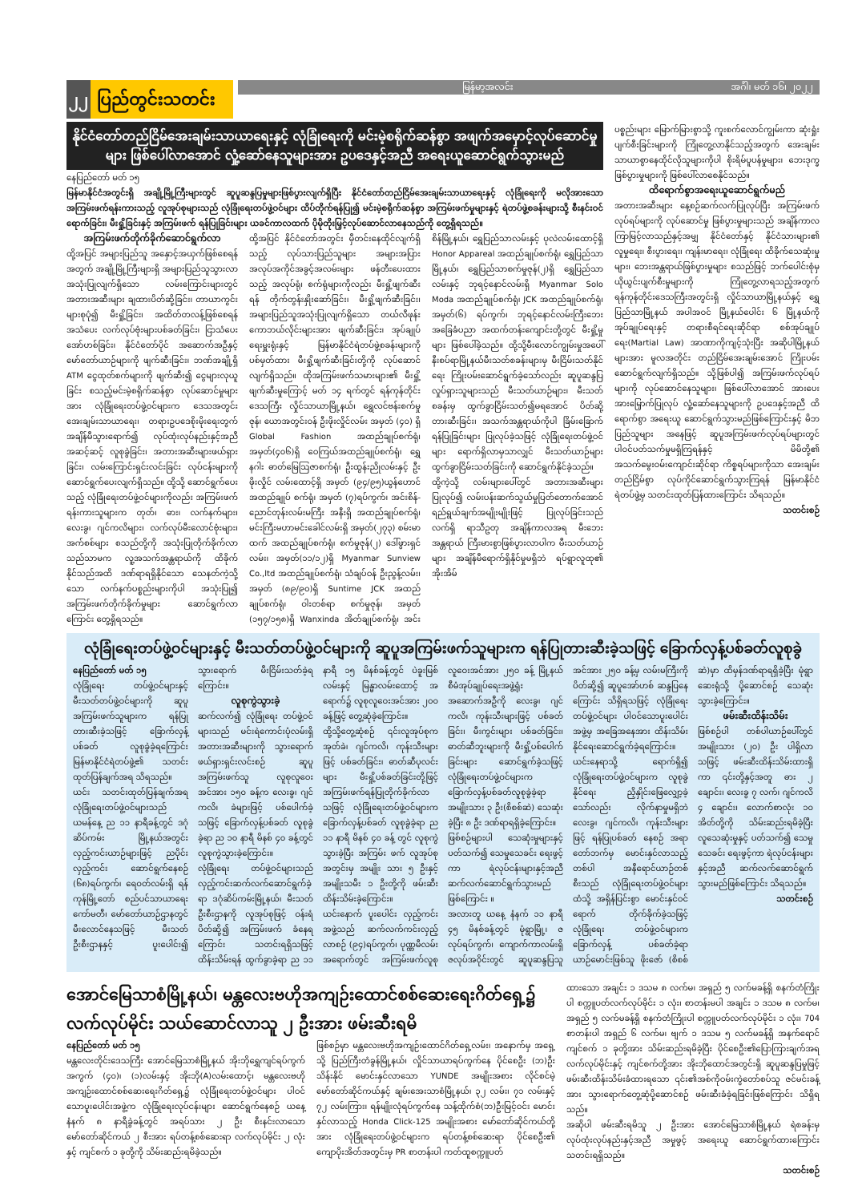၂၂ ပြည်တွင်းသတင်း
မြန်မာ့အလင်း အင်္ဂါ၊ မတ် ၁၆၊ ၂၀၂၂
နိုင်ငံတော်တည်ငြိမ်အေးချမ်းသာယာရေးနှင့် လုံခြုံရေးကို မင်းမဲ့စရိုက်ဆန်စွာ အဖျက်အမှောင့်လုပ်ဆောင်မှုများ ဖြစ်ပေါ်လာအောင် လှုံ့ဆော်နေသူများအား ဥပဒေနှင့်အညီ အရေးယူဆောင်ရွက်သွားမည်
နေပြည်တော် မတ် ၁၅
မြန်မာနိုင်ငံအတွင်းရှိ အချို့မြို့ကြီးများတွင် ဆူပူဆန္ဒပြမှုများဖြစ်ပွားလျက်ရှိပြီး နိုင်ငံတော်တည်ငြိမ်အေးချမ်းသာယာရေးနှင့် လုံခြုံရေးကို မလိုအားသော အကြမ်းဖက်ရန်းကားသည့် လူအုပ်စုများသည် လုံခြုံရေးတပ်ဖွဲ့ဝင်များ ထိပ်တိုက်ရန်ပြု၍ မင်းမဲ့စရိုက်ဆန်စွာ အကြမ်းဖက်မှုများနှင့် ရဲတပ်ဖွဲ့စခန်းများသို့ စီးနင်းဝင်ရောက်ခြင်း၊ မီးရှို့ခြင်းနှင့် အကြမ်းဖက် ရန်ပြုခြင်းများ ယခင်ကာလထက် ပိုမိုတိုးမြှင့်လုပ်ဆောင်လာနေသည်ကို တွေ့ရှိရသည်။
အကြမ်းဖက်တိုက်ခိုက်ဆောင်ရွက်လာ
ထို့အပြင် အများပြည်သူ အနှောင့်အယှက်ဖြစ်စေရန်အတွက် အချို့မြို့ကြီးများရှိ အများပြည်သူသွားလာအသုံးပြုလျက်ရှိသော လမ်းကြောင်းများတွင် အတားအဆီးများ ချထားပိတ်ဆို့ခြင်း၊ တာယာကွင်းများစုပုံ၍ မီးရှို့ခြင်း၊ အထိတ်တလန့်ဖြစ်စေရန် အသံပေး လက်လုပ်ဗုံးများပစ်ခတ်ခြင်း၊ ငြာသံပေးအော်ဟစ်ခြင်း၊ နိုင်ငံတော်ပိုင် အဆောက်အဦနှင့် မော်တော်ယာဉ်များကို ဖျက်ဆီးခြင်း၊ ဘဏ်အချို့ရှိ ATM ငွေထုတ်စက်များကို ဖျက်ဆီး၍ ငွေများလုယူခြင်း စသည့်မင်းမဲ့စရိုက်ဆန်စွာ လုပ်ဆောင်မှုများအား လုံခြုံရေးတပ်ဖွဲ့ဝင်များက ဒေသအတွင်း အေးချမ်းသာယာရေး၊ တရားဥပဒေစိုးမိုးရေးတွက် အချိန်မီသွားရောက်၍ လုပ်ထုံးလုပ်နည်းနှင့်အညီ အဆင့်ဆင့် လူစုခွဲခြင်း၊ အတားအဆီးများဖယ်ရှားခြင်း၊ လမ်းကြောင်းရှင်းလင်းခြင်း လုပ်ငန်းများကို ဆောင်ရွက်ပေးလျက်ရှိသည်။ ထို့သို့ ဆောင်ရွက်ပေးသည့် လုံခြုံရေးတပ်ဖွဲ့ဝင်များကိုလည်း အကြမ်းဖက်ရန်းကားသူများက တုတ်၊ ဓား၊ လက်နက်များ၊ လေးခွ၊ ဂျင်ကလိများ၊ လက်လုပ်မီးလောင်ဗုံးများ၊ အက်စစ်များ စသည်တို့ကို အသုံးပြုတိုက်ခိုက်လာသည်သာမက လူ့အသက်အန္တရာယ်ကို ထိခိုက်နိုင်သည်အထိ ဒဏ်ရာရရှိနိုင်သော သေနတ်ကဲ့သို့သော လက်နက်ပစ္စည်းများကိုပါ အသုံးပြု၍ အကြမ်းဖက်တိုက်ခိုက်မှုများ ဆောင်ရွက်လာကြောင်း တွေ့ရှိရသည်။
ထို့အပြင် နိုင်ငံတော်အတွင်း မှီတင်းနေထိုင်လျက်ရှိသည့် လုပ်သားပြည်သူများ အများအပြားအလုပ်အကိုင်အခွင့်အလမ်းများ ဖန်တီးပေးထားသည့် အလုပ်ရုံ၊ စက်ရုံများကိုလည်း မီးရှို့ဖျက်ဆီးရန် တိုက်တွန်းနှိုးဆော်ခြင်း၊ မီးရှို့ဖျက်ဆီးခြင်း၊ အများပြည်သူအသုံးပြုလျက်ရှိသော တယ်လီဖုန်းကောဘယ်လိုင်းများအား ဖျက်ဆီးခြင်း၊ အုပ်ချုပ်ရေးမှူးရုံးနှင့် မြန်မာနိုင်ငံရဲတပ်ဖွဲ့စခန်းများကို ပစ်မှတ်ထား မီးရှို့ဖျက်ဆီးခြင်းတို့ကို လုပ်ဆောင်လျက်ရှိသည်။ ထိုအကြမ်းဖက်သမားများ၏ မီးရှို့ဖျက်ဆီးမှုကြောင့် မတ် ၁၄ ရက်တွင် ရန်ကုန်တိုင်းဒေသကြီး လှိုင်သာယာမြို့နယ်၊ ရွှေလင်ဗန်းစက်မှုဇုန်၊ ယောအတွင်းဝန် ဦးဖိုးလှိုင်လမ်း အမှတ် (၄၀) ရှိ Global Fashion အထည်ချုပ်စက်ရုံ၊ အမှတ်(၄၀၆)ရှိ ဝေကြယ်အထည်ချုပ်စက်ရုံ၊ ရွှေနဂါး ဓာတ်မြေဩဇာစက်ရုံ၊ ဦးထွန်းညိုလမ်းနှင့် ဦးဖိုးလှိုင် လမ်းထောင့်ရှိ အမှတ် (၉၄/၉၅)ယွန်ဟောင်အထည်ချုပ် စက်ရုံ၊ အမှတ် (၇)ရပ်ကွက်၊ အင်းစိန်-ညောင်တုန်းလမ်းမကြီး အနီးရှိ အထည်ချုပ်စက်ရုံ၊ မင်းကြီးမဟာမင်းခေါင်လမ်းရှိ အမှတ်(၂၇၃) စမ်းမာထက် အထည်ချုပ်စက်ရုံ၊ စက်မှုဇုန်(၂) ဒေါ်ဖွားရှင်လမ်း၊ အမှတ်(၁၁/၁၂)ရှိ Myanmar Sunview Co.,ltd အထည်ချုပ်စက်ရုံ၊ သံချပ်ဝန် ဦးညွန့်လမ်း၊ အမှတ် (၈၉/၉၀)ရှိ Suntime JCK အထည်ချုပ်စက်ရုံ၊ ဝါးတစ်ရာ စက်မှုဇုန်၊ အမှတ် (၁၅၇/၁၅၈)ရှိ Wanxinda အိတ်ချုပ်စက်ရုံ၊ အင်းစိန်မြို့နယ်၊ ရွှေပြည်သာလမ်းနှင့် ပုလဲလမ်းထောင့်ရှိ Honor Appareal အထည်ချုပ်စက်ရုံ၊ ရွှေပြည်သာမြို့နယ်၊ ရွှေပြည်သာစက်မှုဇုန်(၂)ရှိ ရွှေပြည်သာလမ်းနှင့် ဘုရင့်နောင်လမ်းရှိ Myanmar Solo Moda အထည်ချုပ်စက်ရုံ၊ JCK အထည်ချုပ်စက်ရုံ၊ အမှတ်(၆) ရပ်ကွက်၊ ဘုရင့်နောင်လမ်းကြီးဘေး အခြေခံပညာ အထက်တန်းကျောင်းတို့တွင် မီးရှို့မှုများ ဖြစ်ပေါ်ခဲ့သည်။ ထို့သို့မီးလောင်ကျွမ်းမှုအပေါ် နီးစပ်ရာမြို့နယ်မီးသတ်စခန်းများမှ မီးငြိမ်းသတ်နိုင်ရေး ကြိုးပမ်းဆောင်ရွက်ခဲ့သော်လည်း ဆူပူဆန္ဒပြ လှုပ်ရှားသူများသည် မီးသတ်ယာဉ်များ၊ မီးသတ်စခန်းမှ ထွက်ခွာငြိမ်းသတ်၍မရအောင် ပိတ်ဆို့တားဆီးခြင်း၊ အသက်အန္တရာယ်ကိုပါ ခြိမ်းခြောက်ရန်ပြုခြင်းများ ပြုလုပ်ခဲ့သဖြင့် လုံခြုံရေးတပ်ဖွဲ့ဝင်များ ရောက်ရှိလာမှသာလျှင် မီးသတ်ယာဉ်များ ထွက်ခွာငြိမ်းသတ်ခြင်းကို ဆောင်ရွက်နိုင်ခဲ့သည်။
ထို့ကဲ့သို့ လမ်းများပေါ်တွင် အတားအဆီးများ ပြုလုပ်၍ လမ်းပန်းဆက်သွယ်မှုပြတ်တောက်အောင် ရည်ရွယ်ချက်အမျိုးမျိုးဖြင့် ပြုလုပ်ခြင်းသည် လက်ရှိ ရာသီဥတု အချိန်ကာလအရ မီးဘေးအန္တရာယ် ကြီးမားစွာဖြစ်ပွားလာပါက မီးသတ်ယာဉ်များ အချိန်မီရောက်ရှိနိုင်မှုမရှိဘဲ ရပ်ရွာလူထု၏ အိုးအိမ်
ပစ္စည်းများ မြောက်မြားစွာသို့ ကူးစက်လောင်ကျွမ်းကာ ဆုံးရှုံးပျက်စီးခြင်းများကို ကြုံတွေ့လာနိုင်သည့်အတွက် အေးချမ်းသာယာစွာနေထိုင်လိုသူများကိုပါ စိုးရိမ်ပူပန်မှုများ၊ ဘေးဒုက္ခဖြစ်ပွားမှုများကို ဖြစ်ပေါ်လာစေနိုင်သည်။
ထိရောက်စွာအရေးယူဆောင်ရွက်မည်
အတားအဆီးများ နေ့စဉ်ဆက်လက်ပြုလုပ်ပြီး အကြမ်းဖက်လုပ်ရပ်များကို လုပ်ဆောင်မှု ဖြစ်ပွားမှုများသည် အချိန်ကာလ ကြာမြင့်လာသည်နှင့်အမျှ နိုင်ငံတော်နှင့် နိုင်ငံသားများ၏ လူမှုရေး၊ စီးပွားရေး၊ ကျန်းမာရေး၊ လုံခြုံရေး ထိခိုက်သေဆုံးမှုများ၊ ဘေးအန္တရာယ်ဖြစ်ပွားမှုများ စသည်ဖြင့် ဘက်ပေါင်းစုံမှ ယိုယွင်းပျက်စီးမှုများကို ကြုံတွေ့လာရသည့်အတွက် ရန်ကုန်တိုင်းဒေသကြီးအတွင်းရှိ လှိုင်သာယာမြို့နယ်နှင့် ရွှေပြည်သာမြို့နယ် အပါအဝင် မြို့နယ်ပေါင်း ၆ မြို့နယ်ကို အုပ်ချုပ်ရေးနှင့် တရားစီရင်ရေးဆိုင်ရာ စစ်အုပ်ချုပ်ရေး(Martial Law) အာဏာကိုကျင့်သုံးပြီး အဆိုပါမြို့နယ်များအား မူလအတိုင်း တည်ငြိမ်အေးချမ်းအောင် ကြိုးပမ်းဆောင်ရွက်လျက်ရှိသည်။ သို့ဖြစ်ပါ၍ အကြမ်းဖက်လုပ်ရပ်များကို လုပ်ဆောင်နေသူများ၊ ဖြစ်ပေါ်လာအောင် အားပေးအားမြှောက်ပြုလုပ် လှုံ့ဆော်နေသူများကို ဥပဒေနှင့်အညီ ထိရောက်စွာ အရေးယူ ဆောင်ရွက်သွားမည်ဖြစ်ကြောင်းနှင့် မိဘပြည်သူများ အနေဖြင့် ဆူပူအကြမ်းဖက်လုပ်ရပ်များတွင် ပါဝင်ပတ်သက်မှုမရှိကြရန်နှင့် မိမိတို့၏ အသက်မွေးဝမ်းကျောင်းဆိုင်ရာ ကိစ္စရပ်များကိုသာ အေးချမ်းတည်ငြိမ်စွာ လုပ်ကိုင်ဆောင်ရွက်သွားကြရန် မြန်မာနိုင်ငံ ရဲတပ်ဖွဲ့မှ သတင်းထုတ်ပြန်ထားကြောင်း သိရသည်။
သတင်းစဉ်
လုံခြုံရေးတပ်ဖွဲ့ဝင်များနှင့် မီးသတ်တပ်ဖွဲ့ဝင်များကို ဆူပူအကြမ်းဖက်သူများက ရန်ပြုတားဆီးခဲ့သဖြင့် ခြောက်လှန့်ပစ်ခတ်လူစုခွဲ
နေပြည်တော် မတ် ၁၅
လုံခြုံရေး တပ်ဖွဲ့ဝင်များနှင့် မီးသတ်တပ်ဖွဲ့ဝင်များကို ဆူပူအကြမ်းဖက်သူများက ရန်ပြုတားဆီးခဲ့သဖြင့် ခြောက်လှန့်ပစ်ခတ် လူစုခွဲခဲ့ရကြောင်း မြန်မာနိုင်ငံရဲတပ်ဖွဲ့၏ သတင်းထုတ်ပြန်ချက်အရ သိရသည်။
ယင်း သတင်းထုတ်ပြန်ချက်အရ လုံခြုံရေးတပ်ဖွဲ့ဝင်များသည် ယမန်နေ့ ည ၁၁ နာရီခန့်တွင် ဒဂုံဆိပ်ကမ်း မြို့နယ်အတွင်း လှည့်ကင်းယာဉ်များဖြင့် ညပိုင်းလှည့်ကင်း ဆောင်ရွက်နေစဉ် (၆၈)ရပ်ကွက်၊ ရေဝတ်လမ်းရှိ ရန်ကုန်မြို့တော် စည်ပင်သာယာရေးကော်မတီ၊ မော်တော်ယာဉ်ဌာနတွင် မီးလောင်နေသဖြင့် မီးသတ်ဦးစီးဌာနနှင့် ပူးပေါင်း၍ သွားရောက် မီးငြိမ်းသတ်ခဲ့ရကြောင်း။
လူစုကွဲသွားခဲ့
ဆက်လက်၍ လုံခြုံရေး တပ်ဖွဲ့ဝင်များသည် မင်းရဲကောင်းပုံလမ်းရှိ အတားအဆီးများကို သွားရောက် ဖယ်ရှားရှင်းလင်းစဉ် ဆူပူအကြမ်းဖက်သူ လူစုလူဝေးအင်အား ၁၅၀ ခန့်က လေးခွ၊ ဂျင်ကလိ၊ ခဲများဖြင့် ပစ်ပေါက်ခဲ့သဖြင့် ခြောက်လှန့်ပစ်ခတ် လူစုခွဲခဲ့ရာ ည ၁၀ နာရီ မိနစ် ၄၀ ခန့်တွင် လူစုကွဲသွားခဲ့ကြောင်း။
လုံခြုံရေး တပ်ဖွဲ့ဝင်များသည် လှည့်ကင်းဆက်လက်ဆောင်ရွက်ခဲ့ရာ ဒဂုံဆိပ်ကမ်းမြို့နယ်၊ မီးသတ်ဦးစီးဌာနကို လူအုပ်စုဖြင့် ဝန်းရံပိတ်ဆို့၍ အကြမ်းဖက် ခံနေရကြောင်း သတင်းရရှိသဖြင့် ထိန်းသိမ်းရန် ထွက်ခွာခဲ့ရာ ည ၁၁ နာရီ ၁၅ မိနစ်ခန့်တွင် ပဲခူးမြစ်လမ်းနှင့် မြန္မာလမ်းထောင့် အရောက်၌ လူစုလူဝေးအင်အား ၂၀၀ ခန့်ဖြင့် တွေ့ဆုံခဲ့ကြောင်း။
ထို့သို့တွေ့ဆုံစဉ် ၎င်းလူအုပ်စုက အုတ်ခဲ၊ ဂျင်ကလိ၊ ကုန်းသီးများဖြင့် ပစ်ခတ်ခြင်း၊ ဓာတ်ဆီပုလင်းများ မီးရှို့ပစ်ခတ်ခြင်းတို့ဖြင့် အကြမ်းဖက်ရန်ပြုတိုက်ခိုက်လာသဖြင့် လုံခြုံရေးတပ်ဖွဲ့ဝင်များက ခြောက်လှန့်ပစ်ခတ် လူစုခွဲခဲ့ရာ ည ၁၁ နာရီ မိနစ် ၄၀ ခန့် တွင် လူစုကွဲသွားခဲ့ပြီး အကြမ်း ဖက် လူအုပ်စုအတွင်းမှ အမျိုး သား ၅ ဦးနှင့် အမျိုးသမီး ၁ ဦးတို့ကို ဖမ်းဆီးထိန်းသိမ်းခဲ့ကြောင်း။
ယင်းနောက် ပူးပေါင်း လှည့်ကင်းအဖွဲ့သည် ဆက်လက်ကင်းလှည့်လာစဉ် (၉၄)ရပ်ကွက်၊ ပုဏ္ဏမီလမ်း အရောက်တွင် အကြမ်းဖက်လူစု လူဝေးအင်အား ၂၅၀ ခန့် မြို့နယ်စီမံအုပ်ချုပ်ရေးအဖွဲ့ရုံးအဆောက်အဦကို လေးခွ၊ ဂျင်ကလိ၊ ကုန်းသီးများဖြင့် ပစ်ခတ်ခြင်း၊ မီးကွင်းများ ပစ်ခတ်ခြင်း၊ ဓာတ်ဆီဘူးများကို မီးရှို့ပစ်ပေါက်ခြင်းများ ဆောင်ရွက်ခဲ့သဖြင့် လုံခြုံရေးတပ်ဖွဲ့ဝင်များက ခြောက်လှန့်ပစ်ခတ်လူစုခွဲခဲ့ရာ အမျိုးသား ၃ ဦး(စိစစ်ဆဲ) သေဆုံးခဲ့ပြီး ၈ ဦး ဒဏ်ရာရရှိခဲ့ကြောင်း။
ဖြစ်စဉ်များပါ သေဆုံးမှုများနှင့် ပတ်သက်၍ သေမှုသေခင်း ရေးဖွင့်ကာ ရဲလုပ်ငန်းများနှင့်အညီ ဆက်လက်ဆောင်ရွက်သွားမည်ဖြစ်ကြောင်း ။
အလားတူ ယနေ့ နံနက် ၁၁ နာရီ ၄၅ မိနစ်ခန့်တွင် မုံရွာမြို့၊ ဇလုပ်ရပ်ကွက်၊ ကျောက်ကာလမ်းရှိ ဇလုပ်အဝိုင်းတွင် ဆူပူဆန္ဒပြသူအင်အား ၂၅၀ ခန့်မှ လမ်းမကြီးကို ပိတ်ဆို့၍ ဆူပူအော်ဟစ် ဆန္ဒပြနေကြောင်း သိရှိရသဖြင့် လုံခြုံရေးတပ်ဖွဲ့ဝင်များ ပါဝင်သောပူးပေါင်းအဖွဲ့မှ အခြေအနေအား ထိန်းသိမ်းနိုင်ရေးဆောင်ရွက်ခဲ့ရကြောင်း။
ယင်းနေရာသို့ ရောက်ရှိ၍ လုံခြုံရေးတပ်ဖွဲ့ဝင်များက လူစုခွဲနိုင်ရေး ညှိနှိုင်းဖြေလျှော့ခဲ့သော်လည်း လိုက်နာမှုမရှိဘဲ လေးခွ၊ ဂျင်ကလိ၊ ကုန်းသီးများဖြင့် ရန်ပြုပစ်ခတ် နေစဉ် အရာတော်ဘက်မှ မောင်းနှင်လာသည့် တစ်ပါ အနီရောင်ယာဉ်တစ်စီးသည် လုံခြုံရေးတပ်ဖွဲ့ဝင်များ ထံသို့ အရှိန်ပြင်းစွာ မောင်းနှင်ဝင်ရောက် တိုက်ခိုက်ခဲ့သဖြင့် လုံခြုံရေး တပ်ဖွဲ့ဝင်များက ခြောက်လှန့် ပစ်ခတ်ခဲ့ရာ ယာဉ်မောင်းဖြစ်သူ ဖိုးဇော် (စိစစ်ဆဲ)မှာ ထိမှန်ဒဏ်ရာရရှိခဲ့ပြီး မုံရွာဆေးရုံသို့ ပို့ဆောင်စဉ် သေဆုံးသွားခဲ့ကြောင်း။
ဖမ်းဆီးထိန်းသိမ်း
ဖြစ်စဉ်ပါ တစ်ပါယာဉ်ပေါ်တွင် အမျိုးသား (၂၀) ဦး ပါရှိလာသဖြင့် ဖမ်းဆီးထိန်းသိမ်းထားရှိကာ ၎င်းတို့နှင့်အတူ ဓား ၂ ချောင်း၊ လေးခွ ၇ လက်၊ ဂျင်ကလိ ၄ ချောင်း၊ လောက်စာလုံး ၁၀ အိတ်တို့ကို သိမ်းဆည်းရမိခဲ့ပြီး လူသေဆုံးမှုနှင့် ပတ်သက်၍ သေမှုသေခင်း ရေးဖွင့်ကာ ရဲလုပ်ငန်းများနှင့်အညီ ဆက်လက်ဆောင်ရွက်သွားမည်ဖြစ်ကြောင်း သိရသည်။
သတင်းစဉ်
အောင်မြေသာစံမြို့နယ်၊ မန္တလေးဗဟိုအကျဉ်းထောင်စစ်ဆေးရေးဂိတ်ရှေ့၌ လက်လုပ်မိုင်း သယ်ဆောင်လာသူ ၂ ဦးအား ဖမ်းဆီးရမိ
နေပြည်တော် မတ် ၁၅
မန္တလေးတိုင်းဒေသကြီး အောင်မြေသာစံမြို့နယ် အိုးဘိုရွှေကျင်ရပ်ကွက်အကွက် (၄၀)၊ (၁)လမ်းနှင့် အိုးဘို(A)လမ်းထောင့်၊ မန္တလေးဗဟိုအကျဉ်းထောင်စစ်ဆေးရေးဂိတ်ရှေ့၌ လုံခြုံရေးတပ်ဖွဲ့ဝင်များ ပါဝင်သောပူးပေါင်းအဖွဲ့က လုံခြုံရေးလုပ်ငန်းများ ဆောင်ရွက်နေစဉ် ယနေ့နံနက် ၈ နာရီခွဲခန့်တွင် အရပ်သား ၂ ဦး စီးနင်းလာသော မော်တော်ဆိုင်ကယ် ၂ စီးအား ရပ်တန့်စစ်ဆေးရာ လက်လုပ်မိုင်း ၂ လုံးနှင့် ကျင်စက် ၁ ခုတို့ကို သိမ်းဆည်းရမိခဲ့သည်။
ဖြစ်စဉ်မှာ မန္တလေးဗဟိုအကျဉ်းထောင်ဂိတ်ရှေ့လမ်း၊ အနောက်မှ အရှေ့သို့ ပြည်ကြီးတံခွန်မြို့နယ်၊ လှိုင်သာယာရပ်ကွက်နေ ပိုင်စေဦး (ဘ)ဦးသိန်းနိုင် မောင်းနှင်လာသော YUNDE အမျိုးအစား လိုင်စင်မဲ့ မော်တော်ဆိုင်ကယ်နှင့် ချမ်းအေးသာစံမြို့နယ်၊ ၃၂ လမ်း၊ ၇၁ လမ်းနှင့် ၇၂ လမ်းကြား၊ ရန်မျိုးလုံရပ်ကွက်နေ သန့်ထိုက်စံ(ဘ)ဦးမြင့်ဝင်း မောင်းနှင်လာသည့် Honda Click-125 အမျိုးအစား မော်တော်ဆိုင်ကယ်တို့အား လုံခြုံရေးတပ်ဖွဲ့ဝင်များက ရပ်တန့်စစ်ဆေးရာ ပိုင်စေဦး၏ ကျောပိုးအိတ်အတွင်းမှ PR စာတန်းပါ ကတ်ထူစက္ကူပတ်
ထားသော အချင်း ၁ ဒသမ ၈ လက်မ၊ အရှည် ၅ လက်မခန့်ရှိ စနက်တံကြိုးပါ စက္ကူပတ်လက်လုပ်မိုင်း ၁ လုံး၊ စာတန်းမပါ အချင်း ၁ ဒသမ ၈ လက်မ၊ အရှည် ၅ လက်မခန့်ရှိ စနက်တံကြိုးပါ စက္ကူပတ်လက်လုပ်မိုင်း ၁ လုံး၊ 704 စာတန်းပါ အရှည် ၆ လက်မ၊ ဗျက် ၁ ဒသမ ၅ လက်မခန့်ရှိ အနက်ရောင် ကျင်စက် ၁ ခုတို့အား သိမ်းဆည်းရမိခဲ့ပြီး ပိုင်စေဦး၏ပြောကြားချက်အရ လက်လုပ်မိုင်းနှင့် ကျင်စက်တို့အား အိုးဘိုထောင်အတွင်းရှိ ဆူပူဆန္ဒပြမှုဖြင့် ဖမ်းဆီးထိန်းသိမ်းခံထားရသော ၎င်း၏အစ်ကိုဝမ်းကွဲတော်စပ်သူ ဇင်မင်းခန့်အား သွားရောက်တွေ့ဆုံပို့ဆောင်စဉ် ဖမ်းဆီးခံခဲ့ရခြင်းဖြစ်ကြောင်း သိရှိရသည်။
အဆိုပါ ဖမ်းဆီးရမိသူ ၂ ဦးအား အောင်မြေသာစံမြို့နယ် ရဲစခန်းမှ လုပ်ထုံးလုပ်နည်းနှင့်အညီ အမှုဖွင့် အရေးယူ ဆောင်ရွက်ထားကြောင်း သတင်းရရှိသည်။
သတင်းစဉ်